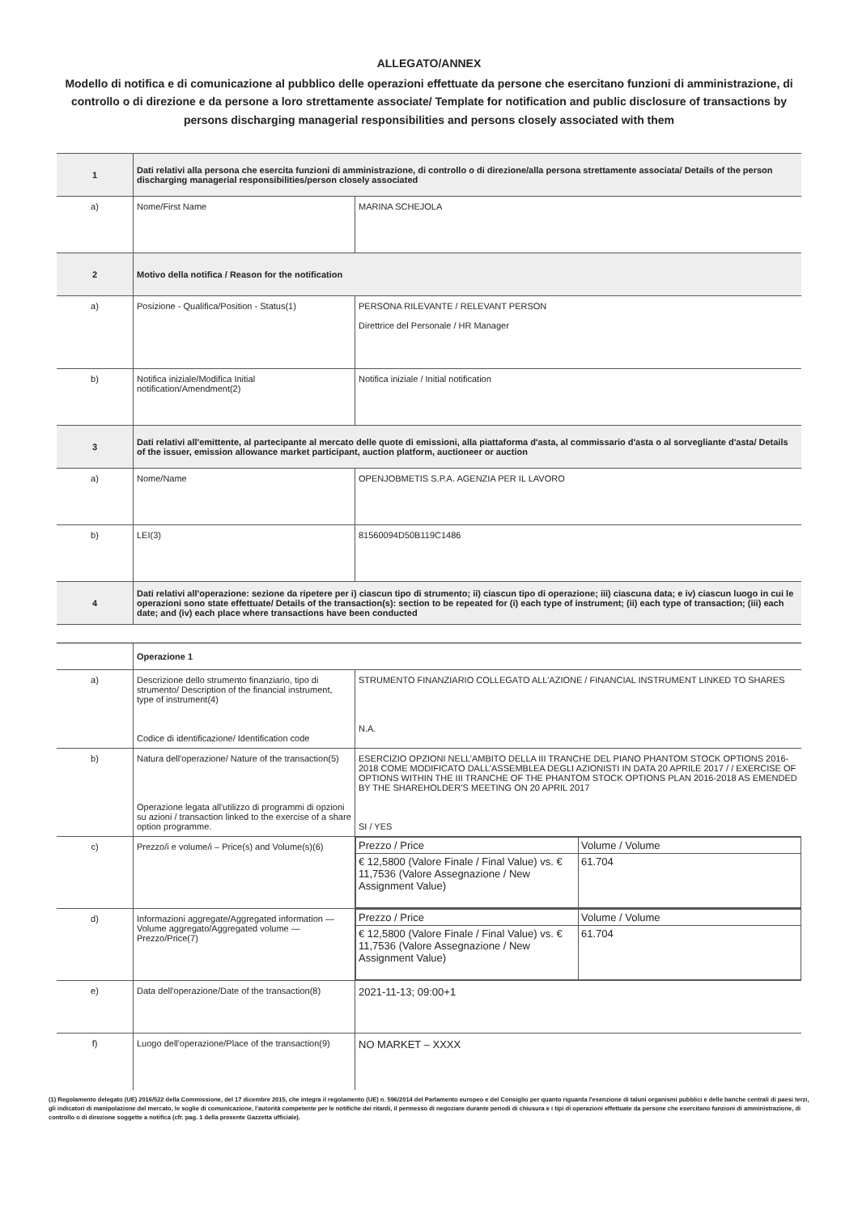ALLEGATO/ANNEX
Modello di notifica e di comunicazione al pubblico delle operazioni effettuate da persone che esercitano funzioni di amministrazione, di controllo o di direzione e da persone a loro strettamente associate/ Template for notification and public disclosure of transactions by persons discharging managerial responsibilities and persons closely associated with them
| 1 | Dati relativi alla persona che esercita funzioni di amministrazione, di controllo o di direzione/alla persona strettamente associata/ Details of the person discharging managerial responsibilities/person closely associated | |
| a) | Nome/First Name | MARINA SCHEJOLA |
| 2 | Motivo della notifica / Reason for the notification | |
| a) | Posizione - Qualifica/Position - Status(1) | PERSONA RILEVANTE / RELEVANT PERSON Direttrice del Personale / HR Manager |
| b) | Notifica iniziale/Modifica Initial notification/Amendment(2) | Notifica iniziale / Initial notification |
| 3 | Dati relativi all'emittente, al partecipante al mercato delle quote di emissioni, alla piattaforma d'asta, al commissario d'asta o al sorvegliante d'asta/ Details of the issuer, emission allowance market participant, auction platform, auctioneer or auction | |
| a) | Nome/Name | OPENJOBMETIS S.P.A. AGENZIA PER IL LAVORO |
| b) | LEI(3) | 81560094D50B119C1486 |
| 4 | Dati relativi all'operazione: sezione da ripetere per i) ciascun tipo di strumento; ii) ciascun tipo di operazione; iii) ciascuna data; e iv) ciascun luogo in cui le operazioni sono state effettuate/ Details of the transaction(s): section to be repeated for (i) each type of instrument; (ii) each type of transaction; (iii) each date; and (iv) each place where transactions have been conducted | |
| | Operazione 1 | |
| a) | Descrizione dello strumento finanziario, tipo di strumento/ Description of the financial instrument, type of instrument(4) Codice di identificazione/ Identification code | STRUMENTO FINANZIARIO COLLEGATO ALL’AZIONE / FINANCIAL INSTRUMENT LINKED TO SHARES N.A. |
| b) | Natura dell'operazione/ Nature of the transaction(5) Operazione legata all'utilizzo di programmi di opzioni su azioni / transaction linked to the exercise of a share option programme. | ESERCIZIO OPZIONI NELL’AMBITO DELLA III TRANCHE DEL PIANO PHANTOM STOCK OPTIONS 2016-2018 COME MODIFICATO DALL’ASSEMBLEA DEGLI AZIONISTI IN DATA 20 APRILE 2017 / / EXERCISE OF OPTIONS WITHIN THE III TRANCHE OF THE PHANTOM STOCK OPTIONS PLAN 2016-2018 AS EMENDED BY THE SHAREHOLDER’S MEETING ON 20 APRIL 2017 SI / YES |
| c) | Prezzo/i e volume/i – Price(s) and Volume(s)(6) | / Prezzo / Price / Volume / Volume / / € 12,5800 (Valore Finale / Final Value) vs. € 11,7536 (Valore Assegnazione / New Assignment Value) / 61.704 / |
| d) | Informazioni aggregate/Aggregated information — Volume aggregato/Aggregated volume — Prezzo/Price(7) | / Prezzo / Price / Volume / Volume / / € 12,5800 (Valore Finale / Final Value) vs. € 11,7536 (Valore Assegnazione / New Assignment Value) / 61.704 / |
| e) | Data dell'operazione/Date of the transaction(8) | 2021-11-13; 09:00+1 |
| f) | Luogo dell'operazione/Place of the transaction(9) | NO MARKET – XXXX |
(1) Regolamento delegato (UE) 2016/522 della Commissione, del 17 dicembre 2015, che integra il regolamento (UE) n. 596/2014 del Parlamento europeo e del Consiglio per quanto riguarda l'esenzione di taluni organismi pubblici e delle banche centrali di paesi terzi, gli indicatori di manipolazione del mercato, le soglie di comunicazione, l'autorità competente per le notifiche dei ritardi, il permesso di negoziare durante periodi di chiusura e i tipi di operazioni effettuate da persone che esercitano funzioni di amministrazione, di controllo o di direzione soggette a notifica (cfr. pag. 1 della presente Gazzetta ufficiale).